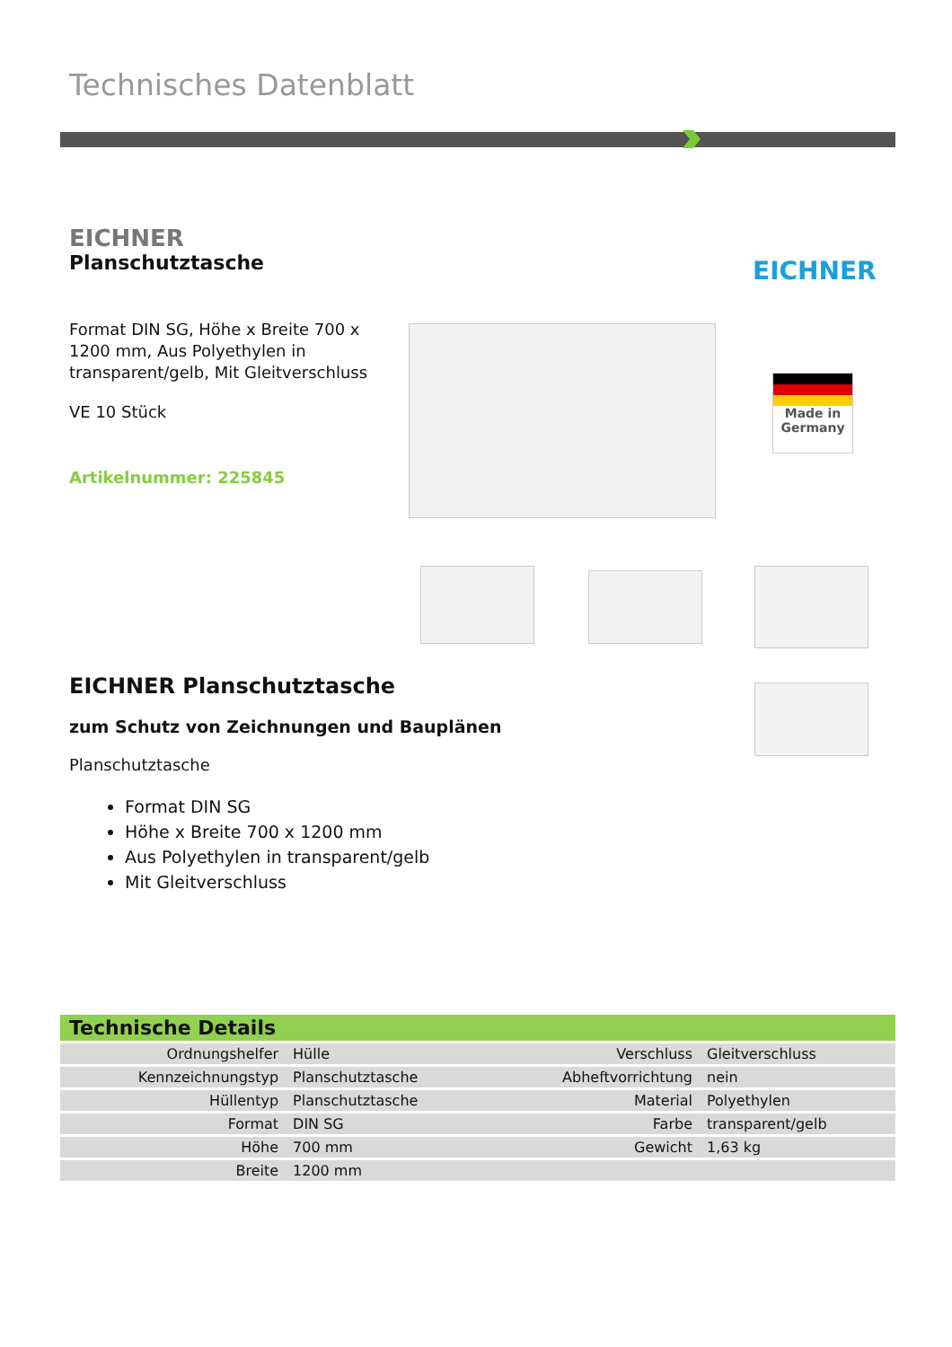Technisches Datenblatt
EICHNER
Planschutztasche
Format DIN SG, Höhe x Breite 700 x 1200 mm, Aus Polyethylen in transparent/gelb, Mit Gleitverschluss
VE 10 Stück
Artikelnummer: 225845
EICHNER
Made in
Germany
EICHNER Planschutztasche
zum Schutz von Zeichnungen und Bauplänen
Planschutztasche
Format DIN SG
Höhe x Breite 700 x 1200 mm
Aus Polyethylen in transparent/gelb
Mit Gleitverschluss
Technische Details
| Ordnungshelfer | Hülle | Verschluss | Gleitverschluss |
| Kennzeichnungstyp | Planschutztasche | Abheftvorrichtung | nein |
| Hüllentyp | Planschutztasche | Material | Polyethylen |
| Format | DIN SG | Farbe | transparent/gelb |
| Höhe | 700 mm | Gewicht | 1,63 kg |
| Breite | 1200 mm | | |